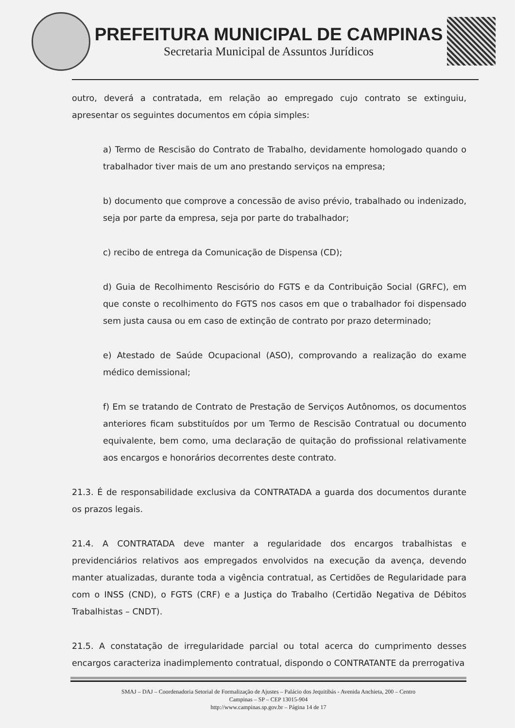PREFEITURA MUNICIPAL DE CAMPINAS
Secretaria Municipal de Assuntos Jurídicos
outro, deverá a contratada, em relação ao empregado cujo contrato se extinguiu, apresentar os seguintes documentos em cópia simples:
a) Termo de Rescisão do Contrato de Trabalho, devidamente homologado quando o trabalhador tiver mais de um ano prestando serviços na empresa;
b) documento que comprove a concessão de aviso prévio, trabalhado ou indenizado, seja por parte da empresa, seja por parte do trabalhador;
c) recibo de entrega da Comunicação de Dispensa (CD);
d) Guia de Recolhimento Rescisório do FGTS e da Contribuição Social (GRFC), em que conste o recolhimento do FGTS nos casos em que o trabalhador foi dispensado sem justa causa ou em caso de extinção de contrato por prazo determinado;
e) Atestado de Saúde Ocupacional (ASO), comprovando a realização do exame médico demissional;
f) Em se tratando de Contrato de Prestação de Serviços Autônomos, os documentos anteriores ficam substituídos por um Termo de Rescisão Contratual ou documento equivalente, bem como, uma declaração de quitação do profissional relativamente aos encargos e honorários decorrentes deste contrato.
21.3. É de responsabilidade exclusiva da CONTRATADA a guarda dos documentos durante os prazos legais.
21.4. A CONTRATADA deve manter a regularidade dos encargos trabalhistas e previdenciários relativos aos empregados envolvidos na execução da avença, devendo manter atualizadas, durante toda a vigência contratual, as Certidões de Regularidade para com o INSS (CND), o FGTS (CRF) e a Justiça do Trabalho (Certidão Negativa de Débitos Trabalhistas – CNDT).
21.5. A constatação de irregularidade parcial ou total acerca do cumprimento desses encargos caracteriza inadimplemento contratual, dispondo o CONTRATANTE da prerrogativa
SMAJ – DAJ – Coordenadoria Setorial de Formalização de Ajustes – Palácio dos Jequitibás - Avenida Anchieta, 200 – Centro
Campinas – SP – CEP 13015-904
http://www.campinas.sp.gov.br – Página 14 de 17